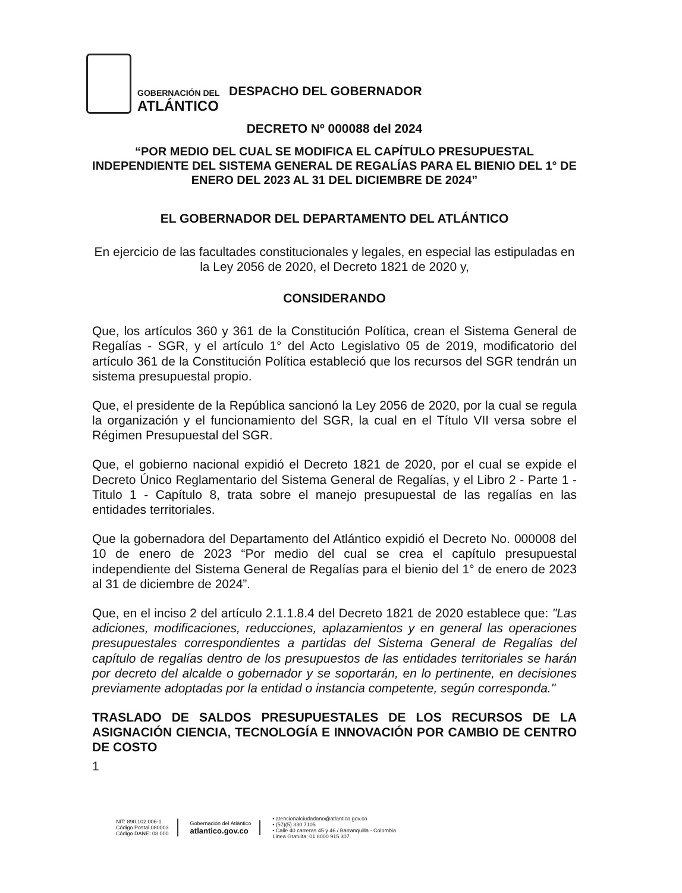GOBERNACIÓN DEL
ATLÁNTICO
DESPACHO DEL GOBERNADOR
DECRETO Nº 000088 del 2024
“POR MEDIO DEL CUAL SE MODIFICA EL CAPÍTULO PRESUPUESTAL INDEPENDIENTE DEL SISTEMA GENERAL DE REGALÍAS PARA EL BIENIO DEL 1° DE ENERO DEL 2023 AL 31 DEL DICIEMBRE DE 2024”
EL GOBERNADOR DEL DEPARTAMENTO DEL ATLÁNTICO
En ejercicio de las facultades constitucionales y legales, en especial las estipuladas en la Ley 2056 de 2020, el Decreto 1821 de 2020 y,
CONSIDERANDO
Que, los artículos 360 y 361 de la Constitución Política, crean el Sistema General de Regalías - SGR, y el artículo 1° del Acto Legislativo 05 de 2019, modificatorio del artículo 361 de la Constitución Política estableció que los recursos del SGR tendrán un sistema presupuestal propio.
Que, el presidente de la República sancionó la Ley 2056 de 2020, por la cual se regula la organización y el funcionamiento del SGR, la cual en el Título VII versa sobre el Régimen Presupuestal del SGR.
Que, el gobierno nacional expidió el Decreto 1821 de 2020, por el cual se expide el Decreto Único Reglamentario del Sistema General de Regalías, y el Libro 2 - Parte 1 - Titulo 1 - Capítulo 8, trata sobre el manejo presupuestal de las regalías en las entidades territoriales.
Que la gobernadora del Departamento del Atlántico expidió el Decreto No. 000008 del 10 de enero de 2023 “Por medio del cual se crea el capítulo presupuestal independiente del Sistema General de Regalías para el bienio del 1° de enero de 2023 al 31 de diciembre de 2024”.
Que, en el inciso 2 del artículo 2.1.1.8.4 del Decreto 1821 de 2020 establece que: "Las adiciones, modificaciones, reducciones, aplazamientos y en general las operaciones presupuestales correspondientes a partidas del Sistema General de Regalías del capítulo de regalías dentro de los presupuestos de las entidades territoriales se harán por decreto del alcalde o gobernador y se soportarán, en lo pertinente, en decisiones previamente adoptadas por la entidad o instancia competente, según corresponda."
TRASLADO DE SALDOS PRESUPUESTALES DE LOS RECURSOS DE LA ASIGNACIÓN CIENCIA, TECNOLOGÍA E INNOVACIÓN POR CAMBIO DE CENTRO DE COSTO
1
NIT: 890.102.006-1
Código Postal 080003
Código DANE: 08 000
Gobernación del Atlántico
atlantico.gov.co
• atencionalciudadano@atlantico.gov.co
• (57)(5) 330 7105
• Calle 40 carreras 45 y 46 / Barranquilla - Colombia
Línea Gratuita: 01 8000 915 307